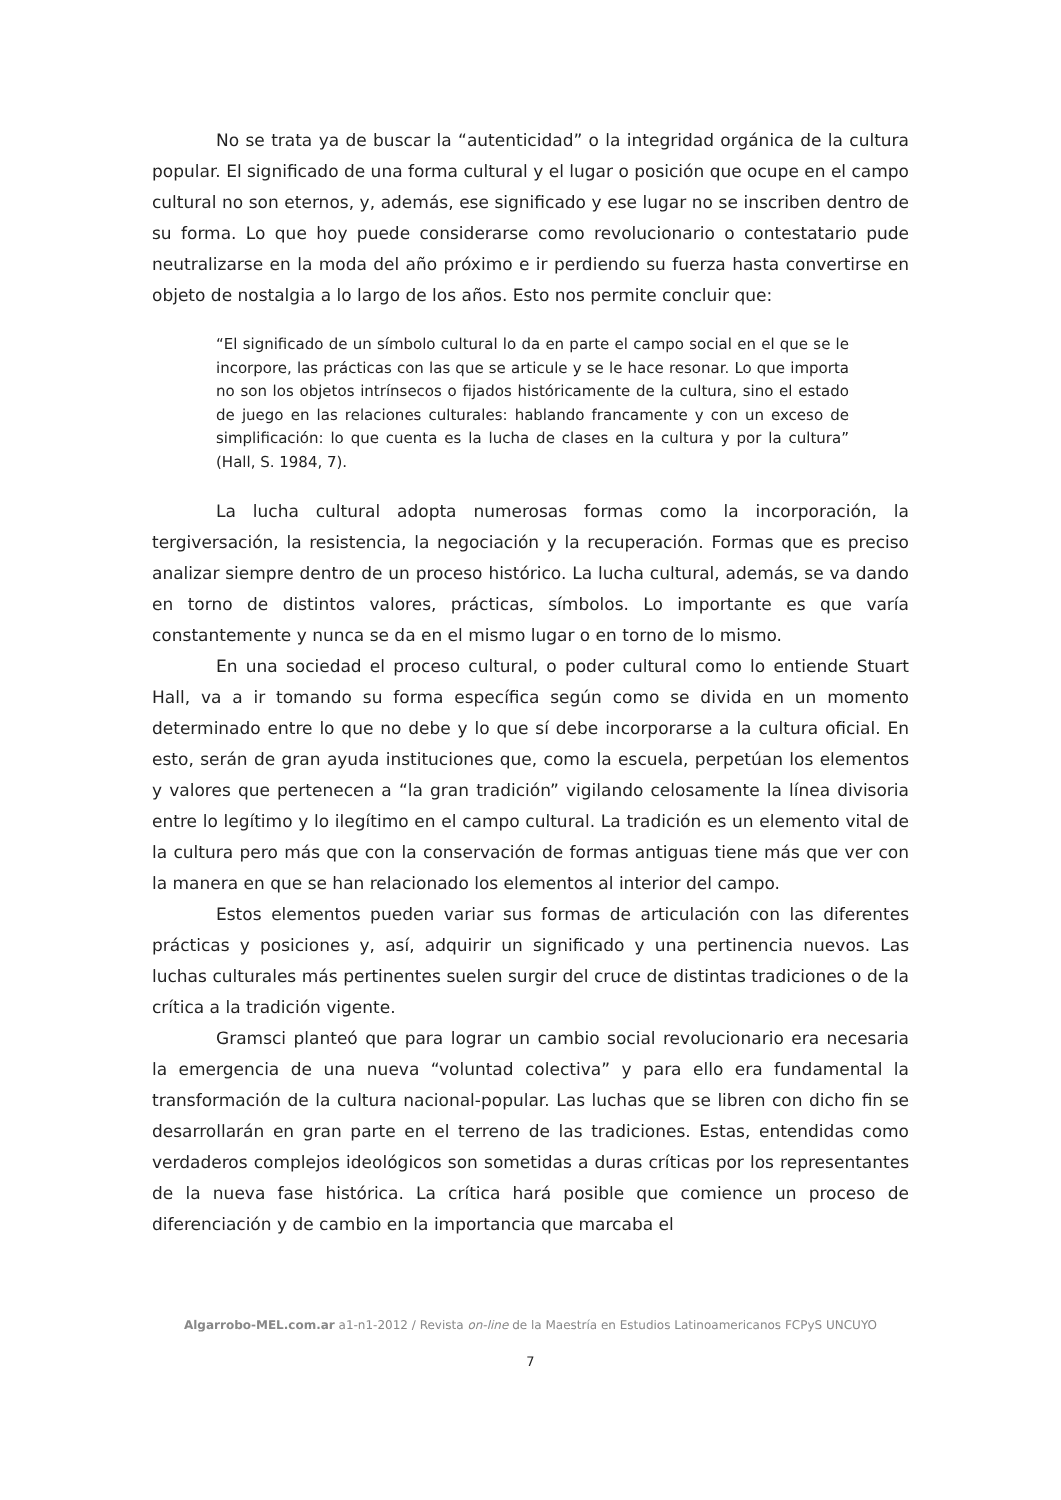No se trata ya de buscar la “autenticidad” o la integridad orgánica de la cultura popular. El significado de una forma cultural y el lugar o posición que ocupe en el campo cultural no son eternos, y, además, ese significado y ese lugar no se inscriben dentro de su forma. Lo que hoy puede considerarse como revolucionario o contestatario pude neutralizarse en la moda del año próximo e ir perdiendo su fuerza hasta convertirse en objeto de nostalgia a lo largo de los años. Esto nos permite concluir que:
“El significado de un símbolo cultural lo da en parte el campo social en el que se le incorpore, las prácticas con las que se articule y se le hace resonar. Lo que importa no son los objetos intrínsecos o fijados históricamente de la cultura, sino el estado de juego en las relaciones culturales: hablando francamente y con un exceso de simplificación: lo que cuenta es la lucha de clases en la cultura y por la cultura” (Hall, S. 1984, 7).
La lucha cultural adopta numerosas formas como la incorporación, la tergiversación, la resistencia, la negociación y la recuperación. Formas que es preciso analizar siempre dentro de un proceso histórico. La lucha cultural, además, se va dando en torno de distintos valores, prácticas, símbolos. Lo importante es que varía constantemente y nunca se da en el mismo lugar o en torno de lo mismo.
En una sociedad el proceso cultural, o poder cultural como lo entiende Stuart Hall, va a ir tomando su forma específica según como se divida en un momento determinado entre lo que no debe y lo que sí debe incorporarse a la cultura oficial. En esto, serán de gran ayuda instituciones que, como la escuela, perpetúan los elementos y valores que pertenecen a “la gran tradición” vigilando celosamente la línea divisoria entre lo legítimo y lo ilegítimo en el campo cultural. La tradición es un elemento vital de la cultura pero más que con la conservación de formas antiguas tiene más que ver con la manera en que se han relacionado los elementos al interior del campo.
Estos elementos pueden variar sus formas de articulación con las diferentes prácticas y posiciones y, así, adquirir un significado y una pertinencia nuevos. Las luchas culturales más pertinentes suelen surgir del cruce de distintas tradiciones o de la crítica a la tradición vigente.
Gramsci planteó que para lograr un cambio social revolucionario era necesaria la emergencia de una nueva “voluntad colectiva” y para ello era fundamental la transformación de la cultura nacional-popular. Las luchas que se libren con dicho fin se desarrollarán en gran parte en el terreno de las tradiciones. Estas, entendidas como verdaderos complejos ideológicos son sometidas a duras críticas por los representantes de la nueva fase histórica. La crítica hará posible que comience un proceso de diferenciación y de cambio en la importancia que marcaba el
Algarrobo-MEL.com.ar a1-n1-2012 / Revista on-line de la Maestría en Estudios Latinoamericanos FCPyS UNCUYO
7